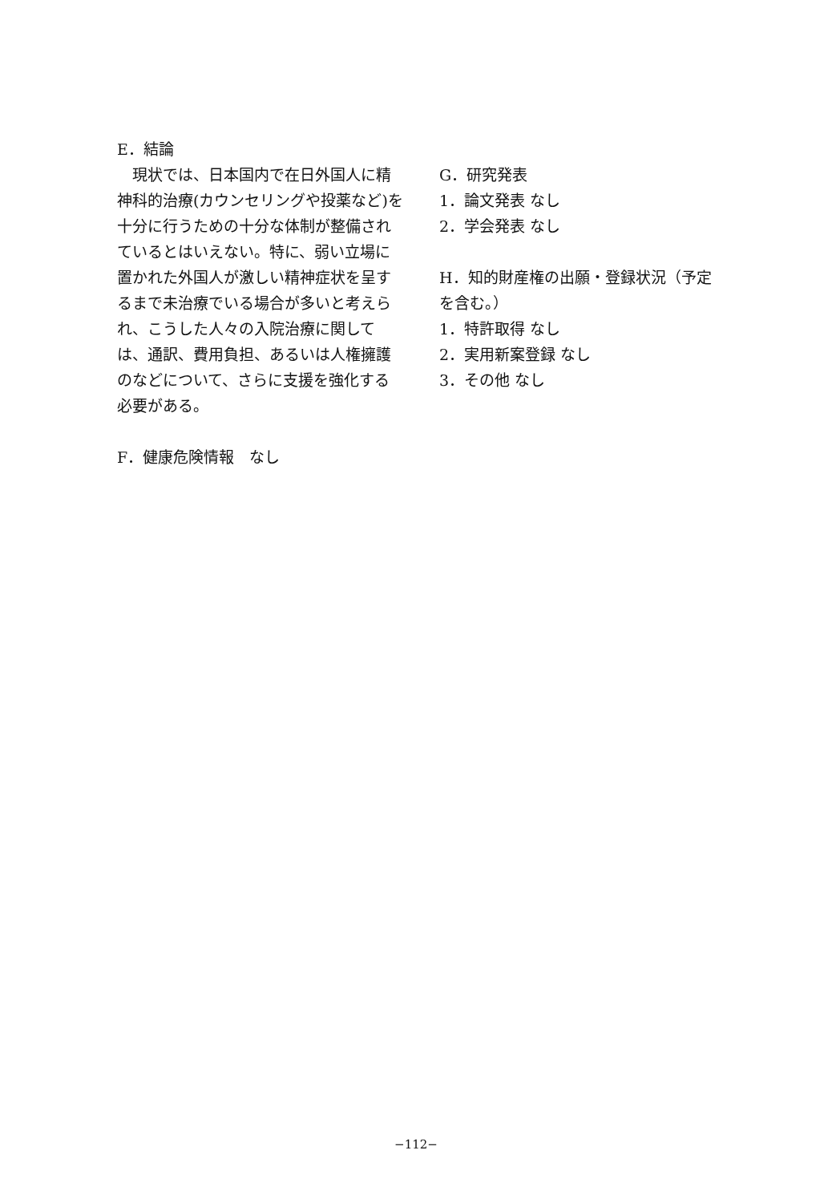E．結論
現状では、日本国内で在日外国人に精神科的治療(カウンセリングや投薬など)を十分に行うための十分な体制が整備されているとはいえない。特に、弱い立場に置かれた外国人が激しい精神症状を呈するまで未治療でいる場合が多いと考えられ、こうした人々の入院治療に関しては、通訳、費用負担、あるいは人権擁護のなどについて、さらに支援を強化する必要がある。
F．健康危険情報　なし
G．研究発表
1．論文発表 なし
2．学会発表 なし
H．知的財産権の出願・登録状況（予定を含む。）
1．特許取得 なし
2．実用新案登録 なし
3．その他 なし
−112−